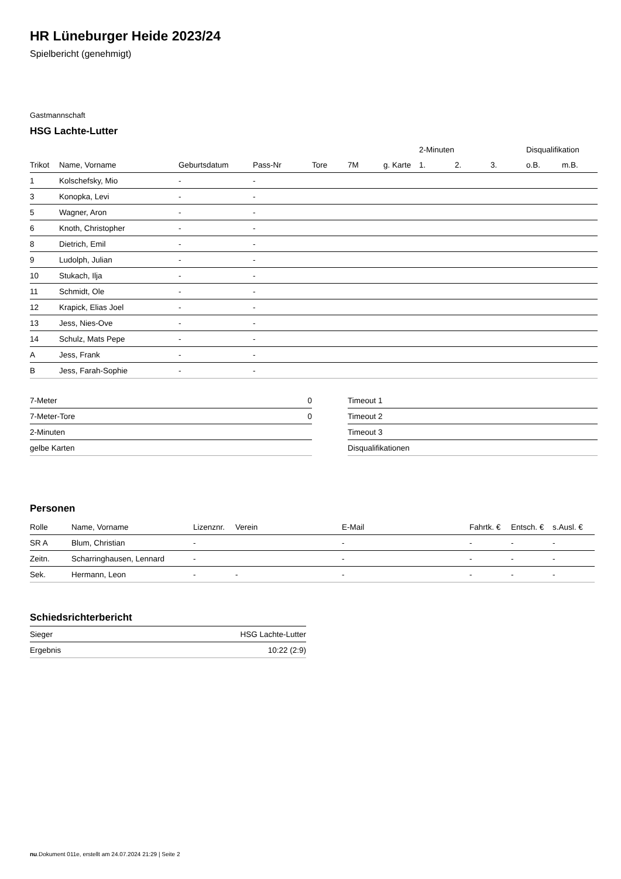HR Lüneburger Heide 2023/24
Spielbericht (genehmigt)
Gastmannschaft
HSG Lachte-Lutter
| | | | | | | | 2-Minuten | | | Disqualifikation | |
| --- | --- | --- | --- | --- | --- | --- | --- | --- | --- | --- | --- |
| Trikot | Name, Vorname | Geburtsdatum | Pass-Nr | Tore | 7M | g. Karte | 1. | 2. | 3. | o.B. | m.B. |
| 1 | Kolschefsky, Mio | - | - | | | | | | | | |
| 3 | Konopka, Levi | - | - | | | | | | | | |
| 5 | Wagner, Aron | - | - | | | | | | | | |
| 6 | Knoth, Christopher | - | - | | | | | | | | |
| 8 | Dietrich, Emil | - | - | | | | | | | | |
| 9 | Ludolph, Julian | - | - | | | | | | | | |
| 10 | Stukach, Ilja | - | - | | | | | | | | |
| 11 | Schmidt, Ole | - | - | | | | | | | | |
| 12 | Krapick, Elias Joel | - | - | | | | | | | | |
| 13 | Jess, Nies-Ove | - | - | | | | | | | | |
| 14 | Schulz, Mats Pepe | - | - | | | | | | | | |
| A | Jess, Frank | - | - | | | | | | | | |
| B | Jess, Farah-Sophie | - | - | | | | | | | | |
| 7-Meter | 0 |
| 7-Meter-Tore | 0 |
| 2-Minuten | |
| gelbe Karten | |
| Timeout 1 |
| Timeout 2 |
| Timeout 3 |
| Disqualifikationen |
Personen
| Rolle | Name, Vorname | Lizenznr. | Verein | E-Mail | Fahrtk. € | Entsch. € | s.Ausl. € |
| --- | --- | --- | --- | --- | --- | --- | --- |
| SR A | Blum, Christian | - | | - | - | - | - |
| Zeitn. | Scharringhausen, Lennard | - | | - | - | - | - |
| Sek. | Hermann, Leon | - | - | - | - | - | - |
Schiedsrichterbericht
| Sieger | HSG Lachte-Lutter |
| Ergebnis | 10:22 (2:9) |
nu.Dokument 011e, erstellt am 24.07.2024 21:29 | Seite 2